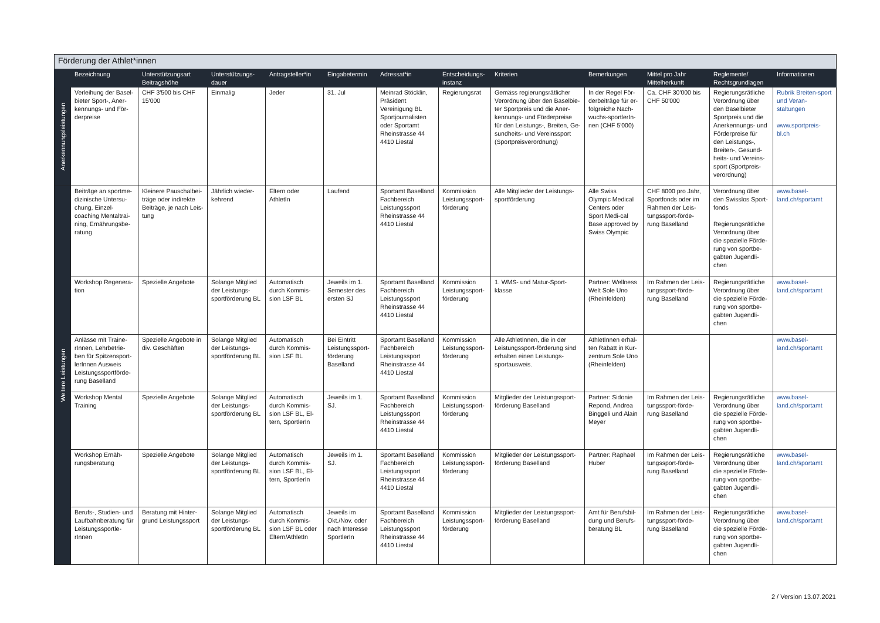| Förderung der Athlet*innen | | | | | | | | | | | | |
| | Bezeichnung | Unterstützungsart Beitragshöhe | Unterstützungs-dauer | Antragsteller*in | Eingabetermin | Adressat*in | Entscheidungs-instanz | Kriterien | Bemerkungen | Mittel pro Jahr Mittelherkunft | Reglemente/ Rechtsgrundlagen | Informationen |
| Anerkennungsleistungen | Verleihung der Basel-bieter Sport-, Aner-kennungs- und För-derpreise | CHF 3'500 bis CHF 15'000 | Einmalig | Jeder | 31. Jul | Meinrad Stöcklin, Präsident Vereinigung BL Sportjournalisten oder Sportamt Rheinstrasse 44 4410 Liestal | Regierungsrat | Gemäss regierungsrätlicher Verordnung über den Baselbie-ter Sportpreis und die Aner-kennungs- und Förderpreise für den Leistungs-, Breiten, Ge-sundheits- und Vereinssport (Sportpreisverordnung) | In der Regel För-derbeiträge für er-folgreiche Nach-wuchs-sportlerIn-nen (CHF 5'000) | Ca. CHF 30'000 bis CHF 50'000 | Regierungsrätliche Verordnung über den Baselbieter Sportpreis und die Anerkennungs- und Förderpreise für den Leistungs-, Breiten-, Gesund-heits- und Vereins-sport (Sportpreis-verordnung) | Rubrik Breiten-sport und Veran-staltungen www.sportpreis-bl.ch |
| Weitere Leistungen | Beiträge an sportme-dizinische Untersu-chung, Einzel-coaching Mentaltrai-ning, Ernährungsbe-ratung | Kleinere Pauschalbei-träge oder indirekte Beiträge, je nach Leis-tung | Jährlich wieder-kehrend | Eltern oder AthletIn | Laufend | Sportamt Baselland Fachbereich Leistungssport Rheinstrasse 44 4410 Liestal | Kommission Leistungssport-förderung | Alle Mitglieder der Leistungs-sportförderung | Alle Swiss Olympic Medical Centers oder Sport Medi-cal Base approved by Swiss Olympic | CHF 8000 pro Jahr, Sportfonds oder im Rahmen der Leis-tungssport-förde-rung Baselland | Verordnung über den Swisslos Sport-fonds Regierungsrätliche Verordnung über die spezielle Förde-rung von sportbe-gabten Jugendli-chen | www.basel-land.ch/sportamt |
| | Workshop Regenera-tion | Spezielle Angebote | Solange Mitglied der Leistungs-sportförderung BL | Automatisch durch Kommis-sion LSF BL | Jeweils im 1. Semester des ersten SJ | Sportamt Baselland Fachbereich Leistungssport Rheinstrasse 44 4410 Liestal | Kommission Leistungssport-förderung | 1. WMS- und Matur-Sport-klasse | Partner: Wellness Welt Sole Uno (Rheinfelden) | Im Rahmen der Leis-tungssport-förde-rung Baselland | Regierungsrätliche Verordnung über die spezielle Förde-rung von sportbe-gabten Jugendli-chen | www.basel-land.ch/sportamt |
| | Anlässe mit Traine-rInnen, Lehrbetrie-ben für Spitzensport-lerInnen Ausweis Leistungssportförde-rung Baselland | Spezielle Angebote in div. Geschäften | Solange Mitglied der Leistungs-sportförderung BL | Automatisch durch Kommis-sion LSF BL | Bei Eintritt Leistungssport-förderung Baselland | Sportamt Baselland Fachbereich Leistungssport Rheinstrasse 44 4410 Liestal | Kommission Leistungssport-förderung | Alle AthletInnen, die in der Leistungssport-förderung sind erhalten einen Leistungs-sportausweis. | AthletInnen erhal-ten Rabatt in Kur-zentrum Sole Uno (Rheinfelden) | | | www.basel-land.ch/sportamt |
| | Workshop Mental Training | Spezielle Angebote | Solange Mitglied der Leistungs-sportförderung BL | Automatisch durch Kommis-sion LSF BL, El-tern, SportlerIn | Jeweils im 1. SJ. | Sportamt Baselland Fachbereich Leistungssport Rheinstrasse 44 4410 Liestal | Kommission Leistungssport-förderung | Mitglieder der Leistungssport-förderung Baselland | Partner: Sidonie Repond, Andrea Binggeli und Alain Meyer | Im Rahmen der Leis-tungssport-förde-rung Baselland | Regierungsrätliche Verordnung über die spezielle Förde-rung von sportbe-gabten Jugendli-chen | www.basel-land.ch/sportamt |
| | Workshop Ernäh-rungsberatung | Spezielle Angebote | Solange Mitglied der Leistungs-sportförderung BL | Automatisch durch Kommis-sion LSF BL, El-tern, SportlerIn | Jeweils im 1. SJ. | Sportamt Baselland Fachbereich Leistungssport Rheinstrasse 44 4410 Liestal | Kommission Leistungssport-förderung | Mitglieder der Leistungssport-förderung Baselland | Partner: Raphael Huber | Im Rahmen der Leis-tungssport-förde-rung Baselland | Regierungsrätliche Verordnung über die spezielle Förde-rung von sportbe-gabten Jugendli-chen | www.basel-land.ch/sportamt |
| | Berufs-, Studien- und Laufbahnberatung für Leistungssportle-rInnen | Beratung mit Hinter-grund Leistungssport | Solange Mitglied der Leistungs-sportförderung BL | Automatisch durch Kommis-sion LSF BL oder Eltern/AthletIn | Jeweils im Okt./Nov. oder nach Interesse SportlerIn | Sportamt Baselland Fachbereich Leistungssport Rheinstrasse 44 4410 Liestal | Kommission Leistungssport-förderung | Mitglieder der Leistungssport-förderung Baselland | Amt für Berufsbil-dung und Berufs-beratung BL | Im Rahmen der Leis-tungssport-förde-rung Baselland | Regierungsrätliche Verordnung über die spezielle Förde-rung von sportbe-gabten Jugendli-chen | www.basel-land.ch/sportamt |
2 / Version 13.07.2021